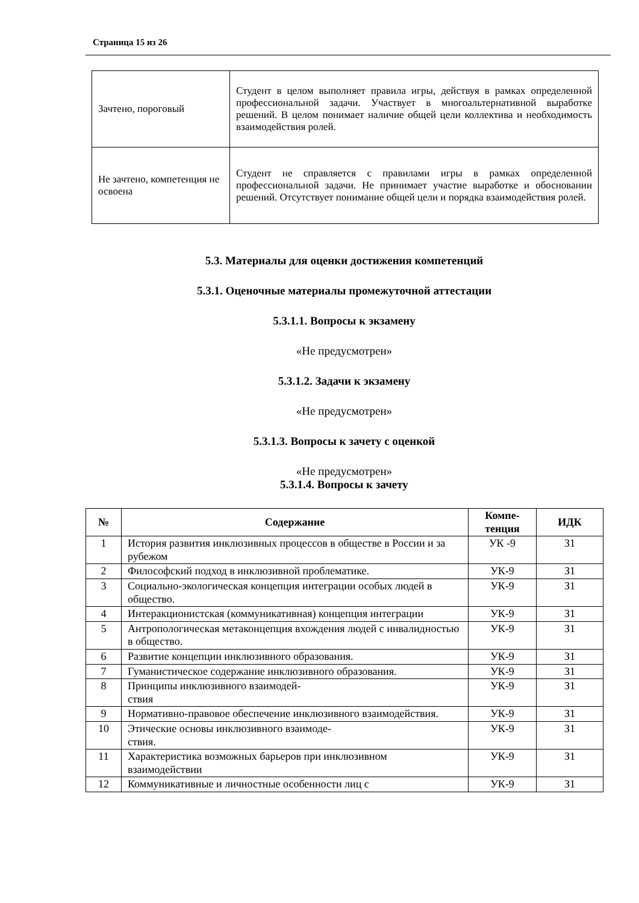Страница 15 из 26
| Зачтено, пороговый | Студент в целом выполняет правила игры, действуя в рамках определенной профессиональной задачи. Участвует в многоальтернативной выработке решений. В целом понимает наличие общей цели коллектива и необходимость взаимодействия ролей. |
| Не зачтено, компетенция не освоена | Студент не справляется с правилами игры в рамках определенной профессиональной задачи. Не принимает участие выработке и обосновании решений. Отсутствует понимание общей цели и порядка взаимодействия ролей. |
5.3. Материалы для оценки достижения компетенций
5.3.1. Оценочные материалы промежуточной аттестации
5.3.1.1. Вопросы к экзамену
«Не предусмотрен»
5.3.1.2. Задачи к экзамену
«Не предусмотрен»
5.3.1.3. Вопросы к зачету с оценкой
«Не предусмотрен»
5.3.1.4. Вопросы к зачету
| № | Содержание | Компе- тенция | ИДК |
| --- | --- | --- | --- |
| 1 | История развития инклюзивных процессов в обществе в России и за рубежом | УК -9 | З1 |
| 2 | Философский подход в инклюзивной проблематике. | УК-9 | З1 |
| 3 | Социально-экологическая концепция интеграции особых людей в общество. | УК-9 | З1 |
| 4 | Интеракционистская (коммуникативная) концепция интеграции | УК-9 | З1 |
| 5 | Антропологическая метаконцепция вхождения людей с инвалидностью в общество. | УК-9 | З1 |
| 6 | Развитие концепции инклюзивного образования. | УК-9 | З1 |
| 7 | Гуманистическое содержание инклюзивного образования. | УК-9 | З1 |
| 8 | Принципы инклюзивного взаимодей- ствия | УК-9 | З1 |
| 9 | Нормативно-правовое обеспечение инклюзивного взаимодействия. | УК-9 | З1 |
| 10 | Этические основы инклюзивного взаимоде- ствия. | УК-9 | З1 |
| 11 | Характеристика возможных барьеров при инклюзивном взаимодействии | УК-9 | З1 |
| 12 | Коммуникативные и личностные особенности лиц с | УК-9 | З1 |